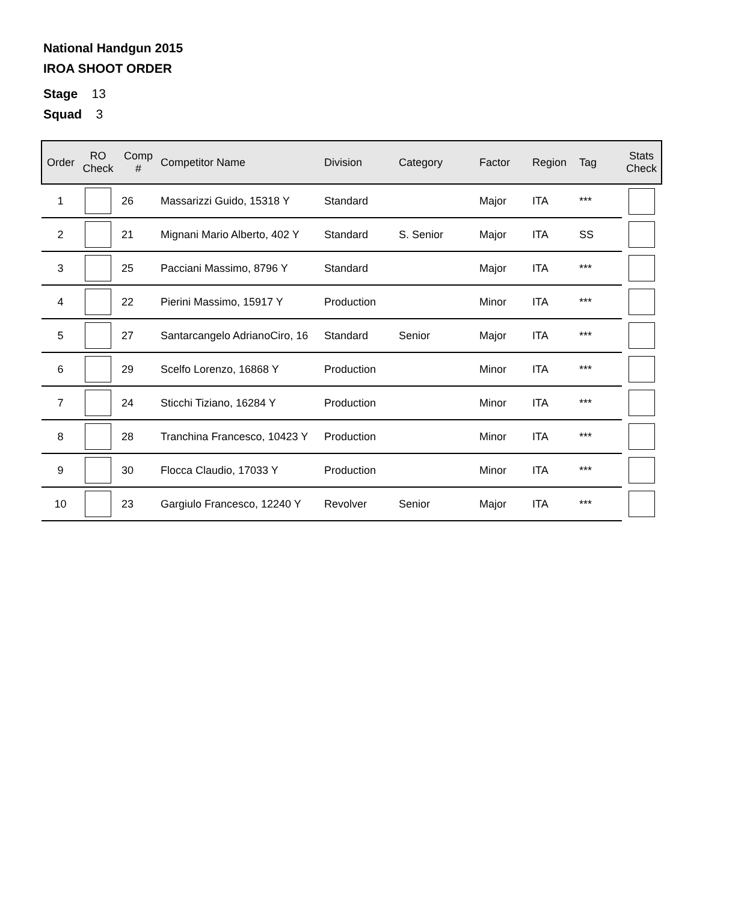National Handgun 2015
IROA SHOOT ORDER
Stage 13
Squad 3
| Order | RO Check | Comp # | Competitor Name | Division | Category | Factor | Region | Tag | Stats Check |
| --- | --- | --- | --- | --- | --- | --- | --- | --- | --- |
| 1 | | 26 | Massarizzi Guido, 15318 Y | Standard | | Major | ITA | *** | |
| 2 | | 21 | Mignani Mario Alberto, 402 Y | Standard | S. Senior | Major | ITA | SS | |
| 3 | | 25 | Pacciani Massimo, 8796 Y | Standard | | Major | ITA | *** | |
| 4 | | 22 | Pierini Massimo, 15917 Y | Production | | Minor | ITA | *** | |
| 5 | | 27 | Santarcangelo AdrianoCiro, 16 | Standard | Senior | Major | ITA | *** | |
| 6 | | 29 | Scelfo Lorenzo, 16868 Y | Production | | Minor | ITA | *** | |
| 7 | | 24 | Sticchi Tiziano, 16284 Y | Production | | Minor | ITA | *** | |
| 8 | | 28 | Tranchina Francesco, 10423 Y | Production | | Minor | ITA | *** | |
| 9 | | 30 | Flocca Claudio, 17033 Y | Production | | Minor | ITA | *** | |
| 10 | | 23 | Gargiulo Francesco, 12240 Y | Revolver | Senior | Major | ITA | *** | |